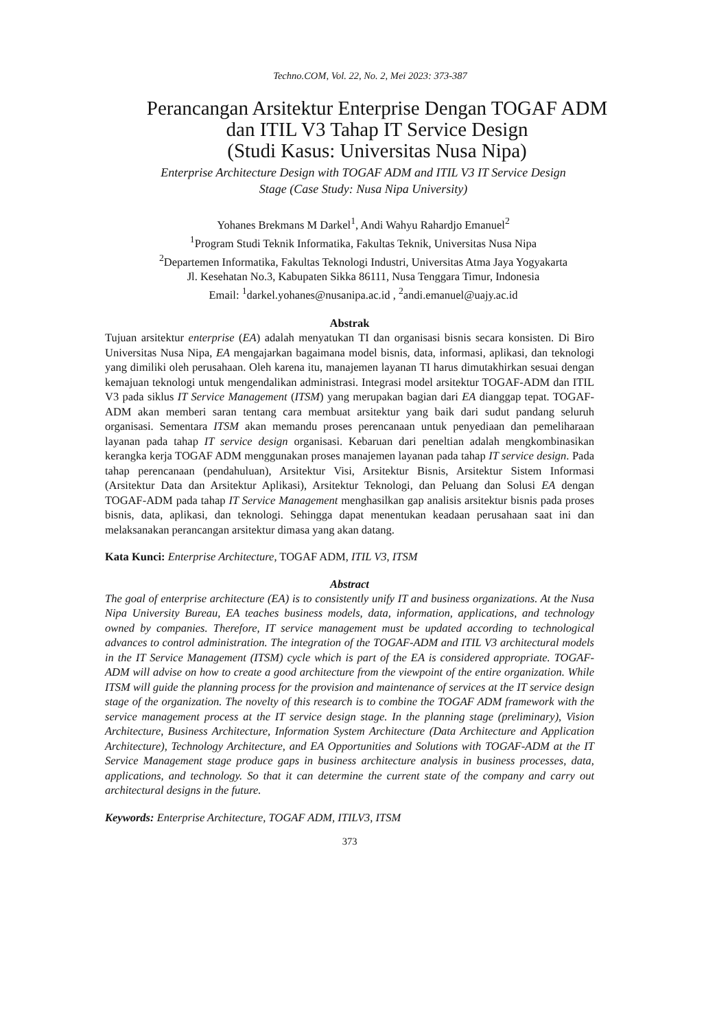Techno.COM, Vol. 22, No. 2, Mei 2023: 373-387
Perancangan Arsitektur Enterprise Dengan TOGAF ADM
dan ITIL V3 Tahap IT Service Design
(Studi Kasus: Universitas Nusa Nipa)
Enterprise Architecture Design with TOGAF ADM and ITIL V3 IT Service Design
Stage (Case Study: Nusa Nipa University)
Yohanes Brekmans M Darkel<sup>1</sup>, Andi Wahyu Rahardjo Emanuel<sup>2</sup>
<sup>1</sup> Program Studi Teknik Informatika, Fakultas Teknik, Universitas Nusa Nipa
<sup>2</sup> Departemen Informatika, Fakultas Teknologi Industri, Universitas Atma Jaya Yogyakarta
Jl. Kesehatan No.3, Kabupaten Sikka 86111, Nusa Tenggara Timur, Indonesia
Email: <sup>1</sup>darkel.yohanes@nusanipa.ac.id , <sup>2</sup>andi.emanuel@uajy.ac.id
Abstrak
Tujuan arsitektur enterprise (EA) adalah menyatukan TI dan organisasi bisnis secara konsisten. Di Biro Universitas Nusa Nipa, EA mengajarkan bagaimana model bisnis, data, informasi, aplikasi, dan teknologi yang dimiliki oleh perusahaan. Oleh karena itu, manajemen layanan TI harus dimutakhirkan sesuai dengan kemajuan teknologi untuk mengendalikan administrasi. Integrasi model arsitektur TOGAF-ADM dan ITIL V3 pada siklus IT Service Management (ITSM) yang merupakan bagian dari EA dianggap tepat. TOGAF-ADM akan memberi saran tentang cara membuat arsitektur yang baik dari sudut pandang seluruh organisasi. Sementara ITSM akan memandu proses perencanaan untuk penyediaan dan pemeliharaan layanan pada tahap IT service design organisasi. Kebaruan dari peneltian adalah mengkombinasikan kerangka kerja TOGAF ADM menggunakan proses manajemen layanan pada tahap IT service design. Pada tahap perencanaan (pendahuluan), Arsitektur Visi, Arsitektur Bisnis, Arsitektur Sistem Informasi (Arsitektur Data dan Arsitektur Aplikasi), Arsitektur Teknologi, dan Peluang dan Solusi EA dengan TOGAF-ADM pada tahap IT Service Management menghasilkan gap analisis arsitektur bisnis pada proses bisnis, data, aplikasi, dan teknologi. Sehingga dapat menentukan keadaan perusahaan saat ini dan melaksanakan perancangan arsitektur dimasa yang akan datang.
Kata Kunci: Enterprise Architecture, TOGAF ADM, ITIL V3, ITSM
Abstract
The goal of enterprise architecture (EA) is to consistently unify IT and business organizations. At the Nusa Nipa University Bureau, EA teaches business models, data, information, applications, and technology owned by companies. Therefore, IT service management must be updated according to technological advances to control administration. The integration of the TOGAF-ADM and ITIL V3 architectural models in the IT Service Management (ITSM) cycle which is part of the EA is considered appropriate. TOGAF-ADM will advise on how to create a good architecture from the viewpoint of the entire organization. While ITSM will guide the planning process for the provision and maintenance of services at the IT service design stage of the organization. The novelty of this research is to combine the TOGAF ADM framework with the service management process at the IT service design stage. In the planning stage (preliminary), Vision Architecture, Business Architecture, Information System Architecture (Data Architecture and Application Architecture), Technology Architecture, and EA Opportunities and Solutions with TOGAF-ADM at the IT Service Management stage produce gaps in business architecture analysis in business processes, data, applications, and technology. So that it can determine the current state of the company and carry out architectural designs in the future.
Keywords: Enterprise Architecture, TOGAF ADM, ITILV3, ITSM
373